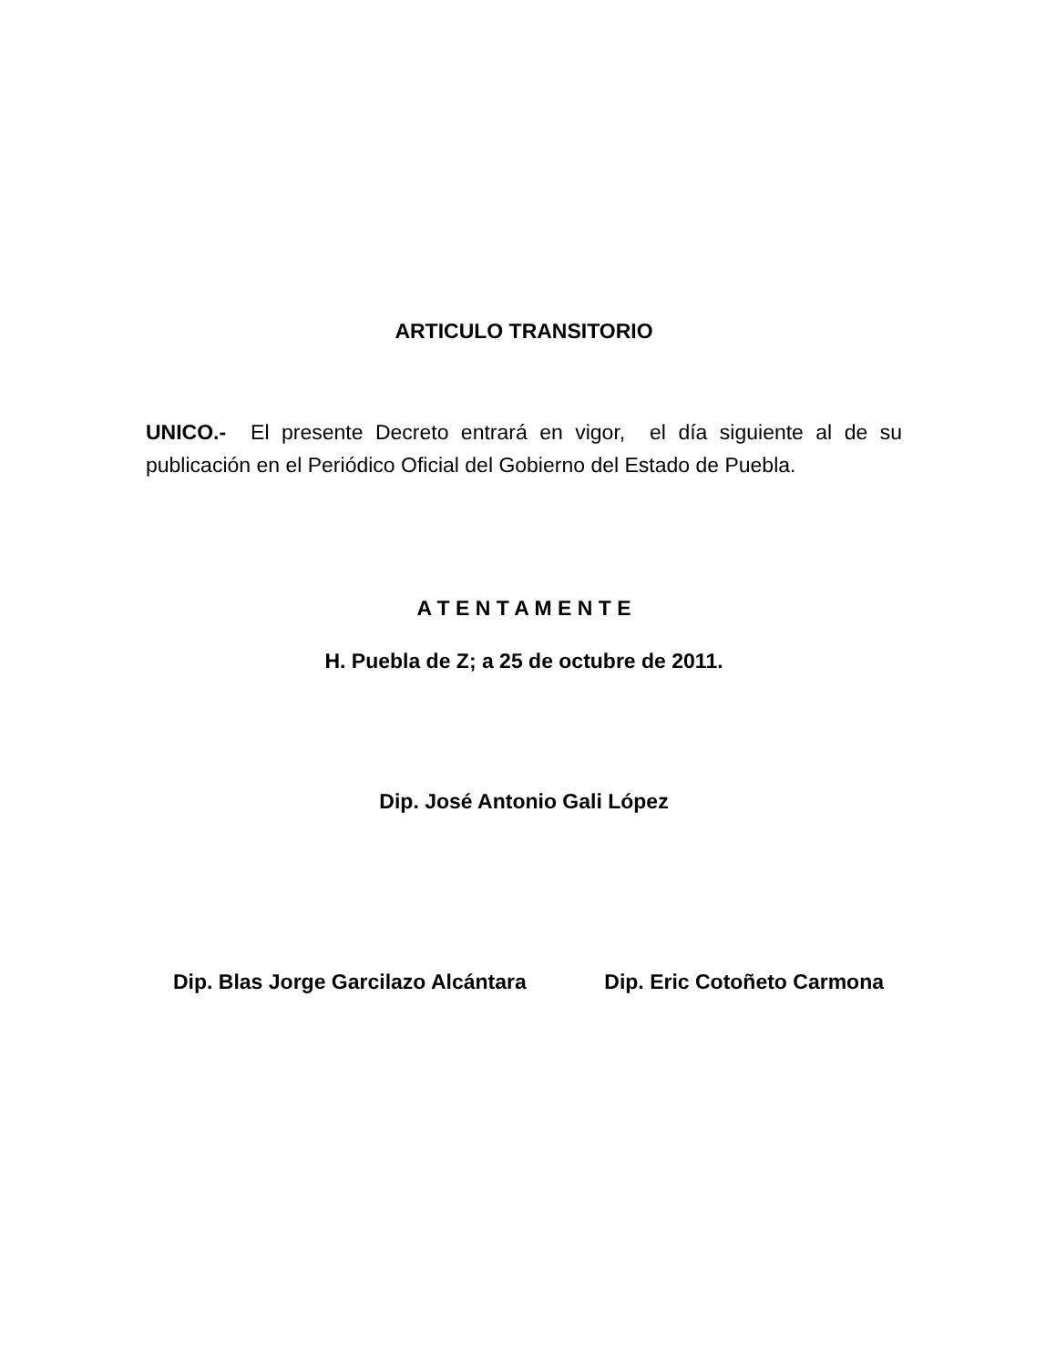ARTICULO TRANSITORIO
UNICO.- El presente Decreto entrará en vigor, el día siguiente al de su publicación en el Periódico Oficial del Gobierno del Estado de Puebla.
A T E N T A M E N T E
H. Puebla de Z; a 25 de octubre de 2011.
Dip. José Antonio Gali López
Dip. Blas Jorge Garcilazo Alcántara Dip. Eric Cotoñeto Carmona